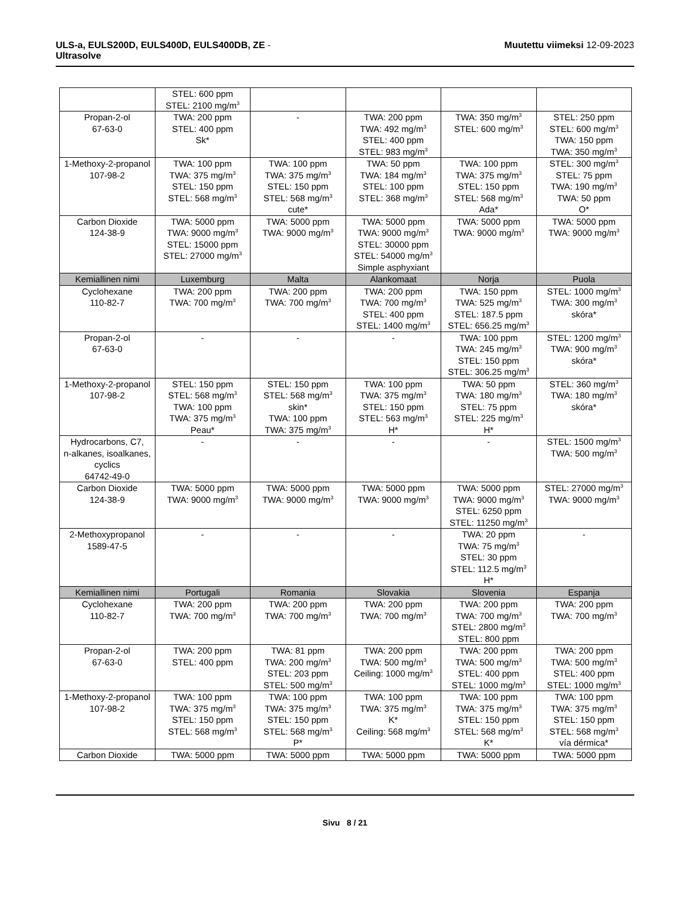ULS-a, EULS200D, EULS400D, EULS400DB, ZE -
Ultrasolve
Muutettu viimeksi 12-09-2023
| | STEL: 600 ppm STEL: 2100 mg/m<sup>3</sup> | | | | |
| Propan-2-ol 67-63-0 | TWA: 200 ppm STEL: 400 ppm Sk* | - | TWA: 200 ppm TWA: 492 mg/m<sup>3</sup> STEL: 400 ppm STEL: 983 mg/m<sup>3</sup> | TWA: 350 mg/m<sup>3</sup> STEL: 600 mg/m<sup>3</sup> | STEL: 250 ppm STEL: 600 mg/m<sup>3</sup> TWA: 150 ppm TWA: 350 mg/m<sup>3</sup> |
| 1-Methoxy-2-propanol 107-98-2 | TWA: 100 ppm TWA: 375 mg/m<sup>3</sup> STEL: 150 ppm STEL: 568 mg/m<sup>3</sup> | TWA: 100 ppm TWA: 375 mg/m<sup>3</sup> STEL: 150 ppm STEL: 568 mg/m<sup>3</sup> cute* | TWA: 50 ppm TWA: 184 mg/m<sup>3</sup> STEL: 100 ppm STEL: 368 mg/m<sup>3</sup> | TWA: 100 ppm TWA: 375 mg/m<sup>3</sup> STEL: 150 ppm STEL: 568 mg/m<sup>3</sup> Ada* | STEL: 300 mg/m<sup>3</sup> STEL: 75 ppm TWA: 190 mg/m<sup>3</sup> TWA: 50 ppm O* |
| Carbon Dioxide 124-38-9 | TWA: 5000 ppm TWA: 9000 mg/m<sup>3</sup> STEL: 15000 ppm STEL: 27000 mg/m<sup>3</sup> | TWA: 5000 ppm TWA: 9000 mg/m<sup>3</sup> | TWA: 5000 ppm TWA: 9000 mg/m<sup>3</sup> STEL: 30000 ppm STEL: 54000 mg/m<sup>3</sup> Simple asphyxiant | TWA: 5000 ppm TWA: 9000 mg/m<sup>3</sup> | TWA: 5000 ppm TWA: 9000 mg/m<sup>3</sup> |
| Kemiallinen nimi | Luxemburg | Malta | Alankomaat | Norja | Puola |
| Cyclohexane 110-82-7 | TWA: 200 ppm TWA: 700 mg/m<sup>3</sup> | TWA: 200 ppm TWA: 700 mg/m<sup>3</sup> | TWA: 200 ppm TWA: 700 mg/m<sup>3</sup> STEL: 400 ppm STEL: 1400 mg/m<sup>3</sup> | TWA: 150 ppm TWA: 525 mg/m<sup>3</sup> STEL: 187.5 ppm STEL: 656.25 mg/m<sup>3</sup> | STEL: 1000 mg/m<sup>3</sup> TWA: 300 mg/m<sup>3</sup> skóra* |
| Propan-2-ol 67-63-0 | - | - | - | TWA: 100 ppm TWA: 245 mg/m<sup>3</sup> STEL: 150 ppm STEL: 306.25 mg/m<sup>3</sup> | STEL: 1200 mg/m<sup>3</sup> TWA: 900 mg/m<sup>3</sup> skóra* |
| 1-Methoxy-2-propanol 107-98-2 | STEL: 150 ppm STEL: 568 mg/m<sup>3</sup> TWA: 100 ppm TWA: 375 mg/m<sup>3</sup> Peau* | STEL: 150 ppm STEL: 568 mg/m<sup>3</sup> skin* TWA: 100 ppm TWA: 375 mg/m<sup>3</sup> | TWA: 100 ppm TWA: 375 mg/m<sup>3</sup> STEL: 150 ppm STEL: 563 mg/m<sup>3</sup> H* | TWA: 50 ppm TWA: 180 mg/m<sup>3</sup> STEL: 75 ppm STEL: 225 mg/m<sup>3</sup> H* | STEL: 360 mg/m<sup>3</sup> TWA: 180 mg/m<sup>3</sup> skóra* |
| Hydrocarbons, C7, n-alkanes, isoalkanes, cyclics 64742-49-0 | - | - | - | - | STEL: 1500 mg/m<sup>3</sup> TWA: 500 mg/m<sup>3</sup> |
| Carbon Dioxide 124-38-9 | TWA: 5000 ppm TWA: 9000 mg/m<sup>3</sup> | TWA: 5000 ppm TWA: 9000 mg/m<sup>3</sup> | TWA: 5000 ppm TWA: 9000 mg/m<sup>3</sup> | TWA: 5000 ppm TWA: 9000 mg/m<sup>3</sup> STEL: 6250 ppm STEL: 11250 mg/m<sup>3</sup> | STEL: 27000 mg/m<sup>3</sup> TWA: 9000 mg/m<sup>3</sup> |
| 2-Methoxypropanol 1589-47-5 | - | - | - | TWA: 20 ppm TWA: 75 mg/m<sup>3</sup> STEL: 30 ppm STEL: 112.5 mg/m<sup>3</sup> H* | - |
| Kemiallinen nimi | Portugali | Romania | Slovakia | Slovenia | Espanja |
| Cyclohexane 110-82-7 | TWA: 200 ppm TWA: 700 mg/m<sup>3</sup> | TWA: 200 ppm TWA: 700 mg/m<sup>3</sup> | TWA: 200 ppm TWA: 700 mg/m<sup>3</sup> | TWA: 200 ppm TWA: 700 mg/m<sup>3</sup> STEL: 2800 mg/m<sup>3</sup> STEL: 800 ppm | TWA: 200 ppm TWA: 700 mg/m<sup>3</sup> |
| Propan-2-ol 67-63-0 | TWA: 200 ppm STEL: 400 ppm | TWA: 81 ppm TWA: 200 mg/m<sup>3</sup> STEL: 203 ppm STEL: 500 mg/m<sup>3</sup> | TWA: 200 ppm TWA: 500 mg/m<sup>3</sup> Ceiling: 1000 mg/m<sup>3</sup> | TWA: 200 ppm TWA: 500 mg/m<sup>3</sup> STEL: 400 ppm STEL: 1000 mg/m<sup>3</sup> | TWA: 200 ppm TWA: 500 mg/m<sup>3</sup> STEL: 400 ppm STEL: 1000 mg/m<sup>3</sup> |
| 1-Methoxy-2-propanol 107-98-2 | TWA: 100 ppm TWA: 375 mg/m<sup>3</sup> STEL: 150 ppm STEL: 568 mg/m<sup>3</sup> | TWA: 100 ppm TWA: 375 mg/m<sup>3</sup> STEL: 150 ppm STEL: 568 mg/m<sup>3</sup> P* | TWA: 100 ppm TWA: 375 mg/m<sup>3</sup> K* Ceiling: 568 mg/m<sup>3</sup> | TWA: 100 ppm TWA: 375 mg/m<sup>3</sup> STEL: 150 ppm STEL: 568 mg/m<sup>3</sup> K* | TWA: 100 ppm TWA: 375 mg/m<sup>3</sup> STEL: 150 ppm STEL: 568 mg/m<sup>3</sup> vía dérmica* |
| Carbon Dioxide | TWA: 5000 ppm | TWA: 5000 ppm | TWA: 5000 ppm | TWA: 5000 ppm | TWA: 5000 ppm |
Sivu 8 / 21